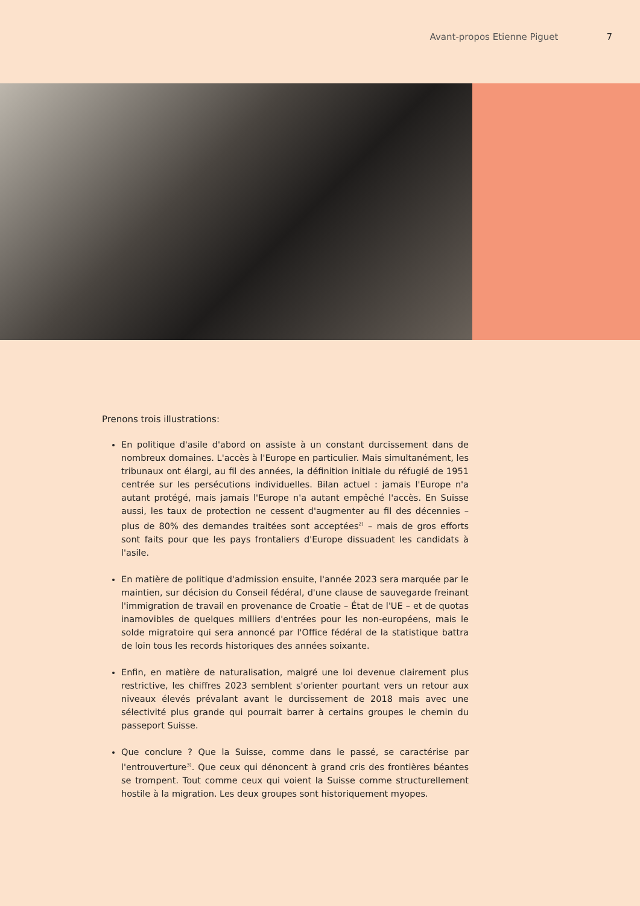Avant-propos Etienne Piguet 7
Prenons trois illustrations:
En politique d'asile d'abord on assiste à un constant durcissement dans de nombreux domaines. L'accès à l'Europe en particulier. Mais simultanément, les tribunaux ont élargi, au fil des années, la définition initiale du réfugié de 1951 centrée sur les persécutions individuelles. Bilan actuel : jamais l'Europe n'a autant protégé, mais jamais l'Europe n'a autant empêché l'accès. En Suisse aussi, les taux de protection ne cessent d'augmenter au fil des décennies – plus de 80% des demandes traitées sont acceptées<sup>2)</sup> – mais de gros efforts sont faits pour que les pays frontaliers d'Europe dissuadent les candidats à l'asile.
En matière de politique d'admission ensuite, l'année 2023 sera marquée par le maintien, sur décision du Conseil fédéral, d'une clause de sauvegarde freinant l'immigration de travail en provenance de Croatie – État de l'UE – et de quotas inamovibles de quelques milliers d'entrées pour les non-européens, mais le solde migratoire qui sera annoncé par l'Office fédéral de la statistique battra de loin tous les records historiques des années soixante.
Enfin, en matière de naturalisation, malgré une loi devenue clairement plus restrictive, les chiffres 2023 semblent s'orienter pourtant vers un retour aux niveaux élevés prévalant avant le durcissement de 2018 mais avec une sélectivité plus grande qui pourrait barrer à certains groupes le chemin du passeport Suisse.
Que conclure ? Que la Suisse, comme dans le passé, se caractérise par l'entrouverture<sup>3)</sup>. Que ceux qui dénoncent à grand cris des frontières béantes se trompent. Tout comme ceux qui voient la Suisse comme structurellement hostile à la migration. Les deux groupes sont historiquement myopes.